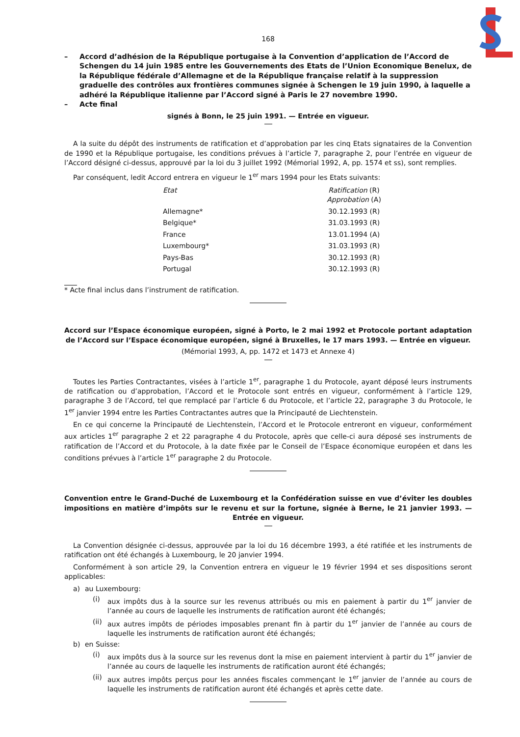168
– Accord d’adhésion de la République portugaise à la Convention d’application de l’Accord de Schengen du 14 juin 1985 entre les Gouvernements des Etats de l’Union Economique Benelux, de la République fédérale d’Allemagne et de la République française relatif à la suppression graduelle des contrôles aux frontières communes signée à Schengen le 19 juin 1990, à laquelle a adhéré la République italienne par l’Accord signé à Paris le 27 novembre 1990.
– Acte final
signés à Bonn, le 25 juin 1991. — Entrée en vigueur.
A la suite du dépôt des instruments de ratification et d’approbation par les cinq Etats signataires de la Convention de 1990 et la République portugaise, les conditions prévues à l’article 7, paragraphe 2, pour l’entrée en vigueur de l’Accord désigné ci-dessus, approuvé par la loi du 3 juillet 1992 (Mémorial 1992, A, pp. 1574 et ss), sont remplies.
Par conséquent, ledit Accord entrera en vigueur le 1<sup>er</sup> mars 1994 pour les Etats suivants:
| Etat | Ratification (R) Approbation (A) |
| --- | --- |
| Allemagne* | 30.12.1993 (R) |
| Belgique* | 31.03.1993 (R) |
| France | 13.01.1994 (A) |
| Luxembourg* | 31.03.1993 (R) |
| Pays-Bas | 30.12.1993 (R) |
| Portugal | 30.12.1993 (R) |
* Acte final inclus dans l’instrument de ratification.
Accord sur l’Espace économique européen, signé à Porto, le 2 mai 1992 et Protocole portant adaptation de l’Accord sur l’Espace économique européen, signé à Bruxelles, le 17 mars 1993. — Entrée en vigueur.
(Mémorial 1993, A, pp. 1472 et 1473 et Annexe 4)
Toutes les Parties Contractantes, visées à l’article 1<sup>er</sup>, paragraphe 1 du Protocole, ayant déposé leurs instruments de ratification ou d’approbation, l’Accord et le Protocole sont entrés en vigueur, conformément à l’article 129, paragraphe 3 de l’Accord, tel que remplacé par l’article 6 du Protocole, et l’article 22, paragraphe 3 du Protocole, le 1<sup>er</sup> janvier 1994 entre les Parties Contractantes autres que la Principauté de Liechtenstein.
En ce qui concerne la Principauté de Liechtenstein, l’Accord et le Protocole entreront en vigueur, conformément aux articles 1<sup>er</sup> paragraphe 2 et 22 paragraphe 4 du Protocole, après que celle-ci aura déposé ses instruments de ratification de l’Accord et du Protocole, à la date fixée par le Conseil de l’Espace économique européen et dans les conditions prévues à l’article 1<sup>er</sup> paragraphe 2 du Protocole.
Convention entre le Grand-Duché de Luxembourg et la Confédération suisse en vue d’éviter les doubles impositions en matière d’impôts sur le revenu et sur la fortune, signée à Berne, le 21 janvier 1993. — Entrée en vigueur.
La Convention désignée ci-dessus, approuvée par la loi du 16 décembre 1993, a été ratifiée et les instruments de ratification ont été échangés à Luxembourg, le 20 janvier 1994.
Conformément à son article 29, la Convention entrera en vigueur le 19 février 1994 et ses dispositions seront applicables:
a) au Luxembourg:
(i) aux impôts dus à la source sur les revenus attribués ou mis en paiement à partir du 1<sup>er</sup> janvier de l’année au cours de laquelle les instruments de ratification auront été échangés;
(ii) aux autres impôts de périodes imposables prenant fin à partir du 1<sup>er</sup> janvier de l’année au cours de laquelle les instruments de ratification auront été échangés;
b) en Suisse:
(i) aux impôts dus à la source sur les revenus dont la mise en paiement intervient à partir du 1<sup>er</sup> janvier de l’année au cours de laquelle les instruments de ratification auront été échangés;
(ii) aux autres impôts perçus pour les années fiscales commençant le 1<sup>er</sup> janvier de l’année au cours de laquelle les instruments de ratification auront été échangés et après cette date.